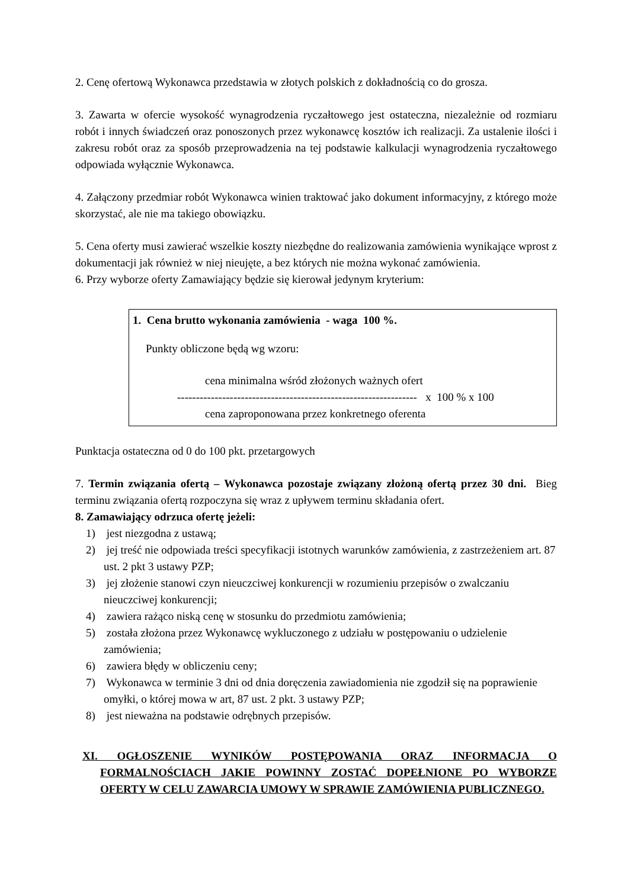2. Cenę ofertową Wykonawca przedstawia w złotych polskich z dokładnością co do grosza.
3. Zawarta w ofercie wysokość wynagrodzenia ryczałtowego jest ostateczna, niezależnie od rozmiaru robót i innych świadczeń oraz ponoszonych przez wykonawcę kosztów ich realizacji. Za ustalenie ilości i zakresu robót oraz za sposób przeprowadzenia na tej podstawie kalkulacji wynagrodzenia ryczałtowego odpowiada wyłącznie Wykonawca.
4. Załączony przedmiar robót Wykonawca winien traktować jako dokument informacyjny, z którego może skorzystać, ale nie ma takiego obowiązku.
5. Cena oferty musi zawierać wszelkie koszty niezbędne do realizowania zamówienia wynikające wprost z dokumentacji jak również w niej nieujęte, a bez których nie można wykonać zamówienia.
6. Przy wyborze oferty Zamawiający będzie się kierował jedynym kryterium:
1. Cena brutto wykonania zamówienia - waga 100 %.
Punkty obliczone będą wg wzoru:
cena minimalna wśród złożonych ważnych ofert
---------------------------------------------------------------- x 100 % x 100
cena zaproponowana przez konkretnego oferenta
Punktacja ostateczna od 0 do 100 pkt. przetargowych
7. Termin związania ofertą – Wykonawca pozostaje związany złożoną ofertą przez 30 dni. Bieg terminu związania ofertą rozpoczyna się wraz z upływem terminu składania ofert.
8. Zamawiający odrzuca ofertę jeżeli:
1) jest niezgodna z ustawą;
2) jej treść nie odpowiada treści specyfikacji istotnych warunków zamówienia, z zastrzeżeniem art. 87 ust. 2 pkt 3 ustawy PZP;
3) jej złożenie stanowi czyn nieuczciwej konkurencji w rozumieniu przepisów o zwalczaniu nieuczciwej konkurencji;
4) zawiera rażąco niską cenę w stosunku do przedmiotu zamówienia;
5) została złożona przez Wykonawcę wykluczonego z udziału w postępowaniu o udzielenie zamówienia;
6) zawiera błędy w obliczeniu ceny;
7) Wykonawca w terminie 3 dni od dnia doręczenia zawiadomienia nie zgodził się na poprawienie omyłki, o której mowa w art, 87 ust. 2 pkt. 3 ustawy PZP;
8) jest nieważna na podstawie odrębnych przepisów.
XI. OGŁOSZENIE WYNIKÓW POSTĘPOWANIA ORAZ INFORMACJA O FORMALNOŚCIACH JAKIE POWINNY ZOSTAĆ DOPEŁNIONE PO WYBORZE OFERTY W CELU ZAWARCIA UMOWY W SPRAWIE ZAMÓWIENIA PUBLICZNEGO.